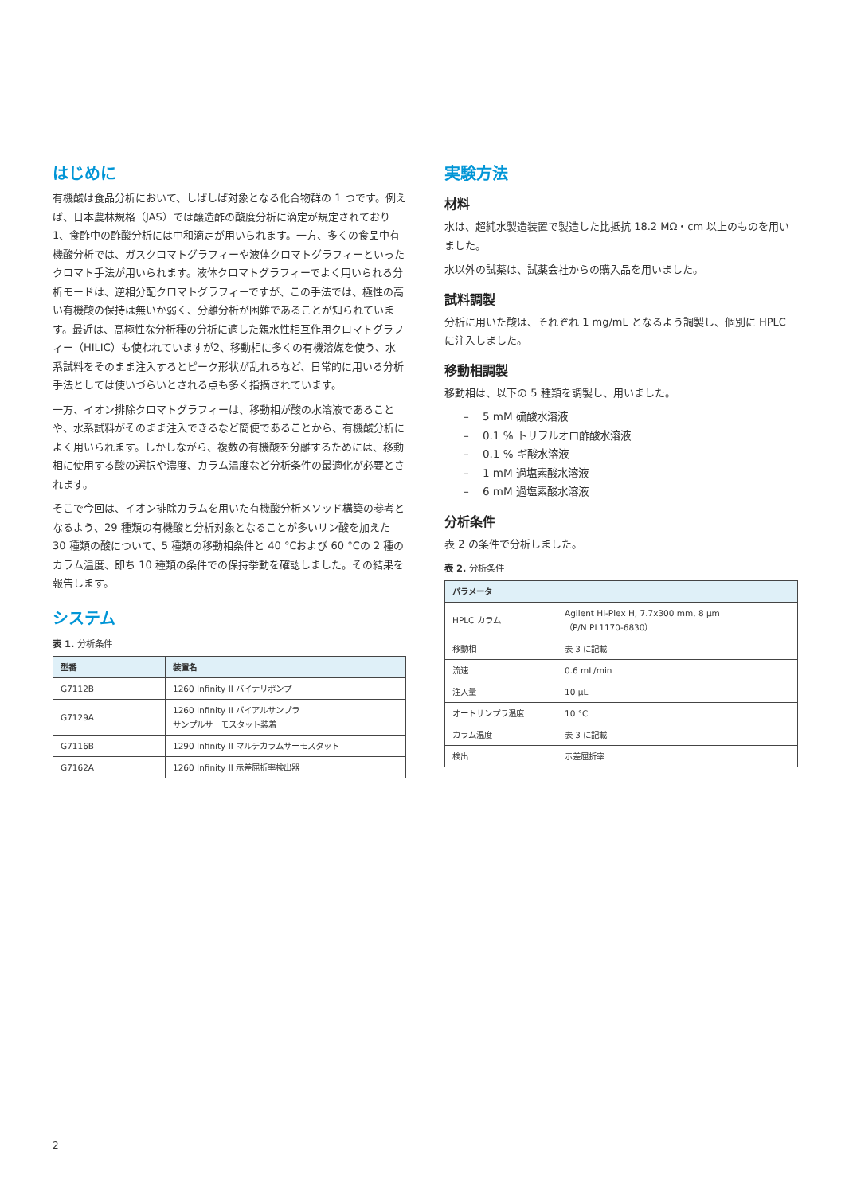はじめに
有機酸は食品分析において、しばしば対象となる化合物群の 1 つです。例えば、日本農林規格（JAS）では醸造酢の酸度分析に滴定が規定されており1、食酢中の酢酸分析には中和滴定が用いられます。一方、多くの食品中有機酸分析では、ガスクロマトグラフィーや液体クロマトグラフィーといったクロマト手法が用いられます。液体クロマトグラフィーでよく用いられる分析モードは、逆相分配クロマトグラフィーですが、この手法では、極性の高い有機酸の保持は無いか弱く、分離分析が困難であることが知られています。最近は、高極性な分析種の分析に適した親水性相互作用クロマトグラフィー（HILIC）も使われていますが2、移動相に多くの有機溶媒を使う、水系試料をそのまま注入するとピーク形状が乱れるなど、日常的に用いる分析手法としては使いづらいとされる点も多く指摘されています。
一方、イオン排除クロマトグラフィーは、移動相が酸の水溶液であることや、水系試料がそのまま注入できるなど簡便であることから、有機酸分析によく用いられます。しかしながら、複数の有機酸を分離するためには、移動相に使用する酸の選択や濃度、カラム温度など分析条件の最適化が必要とされます。
そこで今回は、イオン排除カラムを用いた有機酸分析メソッド構築の参考となるよう、29 種類の有機酸と分析対象となることが多いリン酸を加えた 30 種類の酸について、5 種類の移動相条件と 40 °Cおよび 60 °Cの 2 種のカラム温度、即ち 10 種類の条件での保持挙動を確認しました。その結果を報告します。
システム
表 1. 分析条件
| 型番 | 装置名 |
| --- | --- |
| G7112B | 1260 Infinity II バイナリポンプ |
| G7129A | 1260 Infinity II バイアルサンプラ サンプルサーモスタット装着 |
| G7116B | 1290 Infinity II マルチカラムサーモスタット |
| G7162A | 1260 Infinity II 示差屈折率検出器 |
実験方法
材料
水は、超純水製造装置で製造した比抵抗 18.2 MΩ・cm 以上のものを用いました。
水以外の試薬は、試薬会社からの購入品を用いました。
試料調製
分析に用いた酸は、それぞれ 1 mg/mL となるよう調製し、個別に HPLC に注入しました。
移動相調製
移動相は、以下の 5 種類を調製し、用いました。
– 5 mM 硫酸水溶液
– 0.1 % トリフルオロ酢酸水溶液
– 0.1 % ギ酸水溶液
– 1 mM 過塩素酸水溶液
– 6 mM 過塩素酸水溶液
分析条件
表 2 の条件で分析しました。
表 2. 分析条件
| パラメータ | |
| --- | --- |
| HPLC カラム | Agilent Hi-Plex H, 7.7x300 mm, 8 µm （P/N PL1170-6830） |
| 移動相 | 表 3 に記載 |
| 流速 | 0.6 mL/min |
| 注入量 | 10 µL |
| オートサンプラ温度 | 10 °C |
| カラム温度 | 表 3 に記載 |
| 検出 | 示差屈折率 |
2